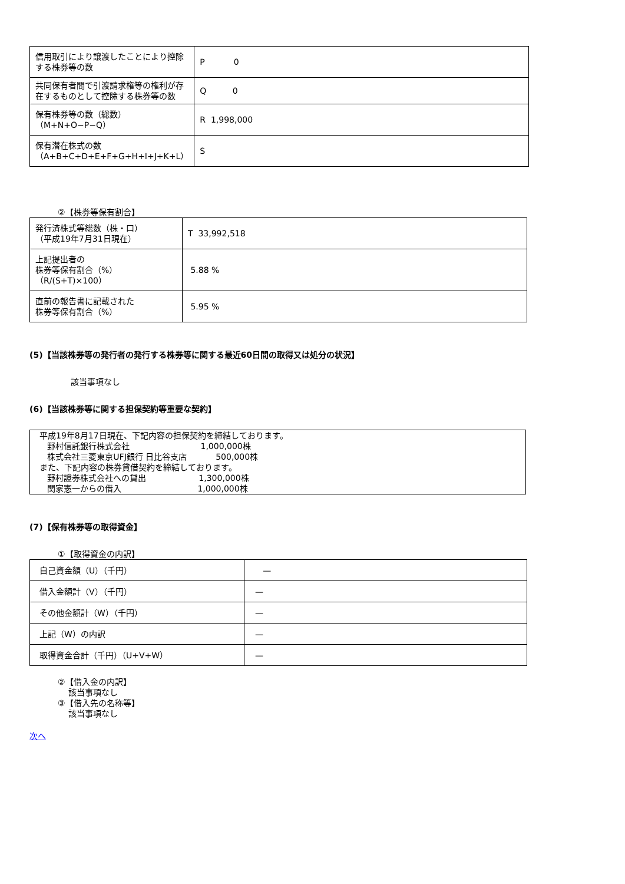| 信用取引により譲渡したことにより控除する株券等の数 | P 0 |
| 共同保有者間で引渡請求権等の権利が存在するものとして控除する株券等の数 | Q 0 |
| 保有株券等の数（総数） （M+N+O−P−Q） | R 1,998,000 |
| 保有潜在株式の数 （A+B+C+D+E+F+G+H+I+J+K+L） | S |
②【株券等保有割合】
| 発行済株式等総数（株・口） （平成19年7月31日現在） | T 33,992,518 |
| 上記提出者の 株券等保有割合（%） （R/(S+T)×100） | 5.88 % |
| 直前の報告書に記載された 株券等保有割合（%） | 5.95 % |
(5)【当該株券等の発行者の発行する株券等に関する最近60日間の取得又は処分の状況】
該当事項なし
(6)【当該株券等に関する担保契約等重要な契約】
平成19年8月17日現在、下記内容の担保契約を締結しております。
野村信託銀行株式会社 1,000,000株
株式会社三菱東京UFJ銀行 日比谷支店 500,000株
また、下記内容の株券貸借契約を締結しております。
野村證券株式会社への貸出 1,300,000株
関家憲一からの借入 1,000,000株
(7)【保有株券等の取得資金】
①【取得資金の内訳】
| 自己資金額（U）（千円） | — |
| 借入金額計（V）（千円） | — |
| その他金額計（W）（千円） | — |
| 上記（W）の内訳 | — |
| 取得資金合計（千円）（U+V+W） | — |
②【借入金の内訳】
該当事項なし
③【借入先の名称等】
該当事項なし
次へ